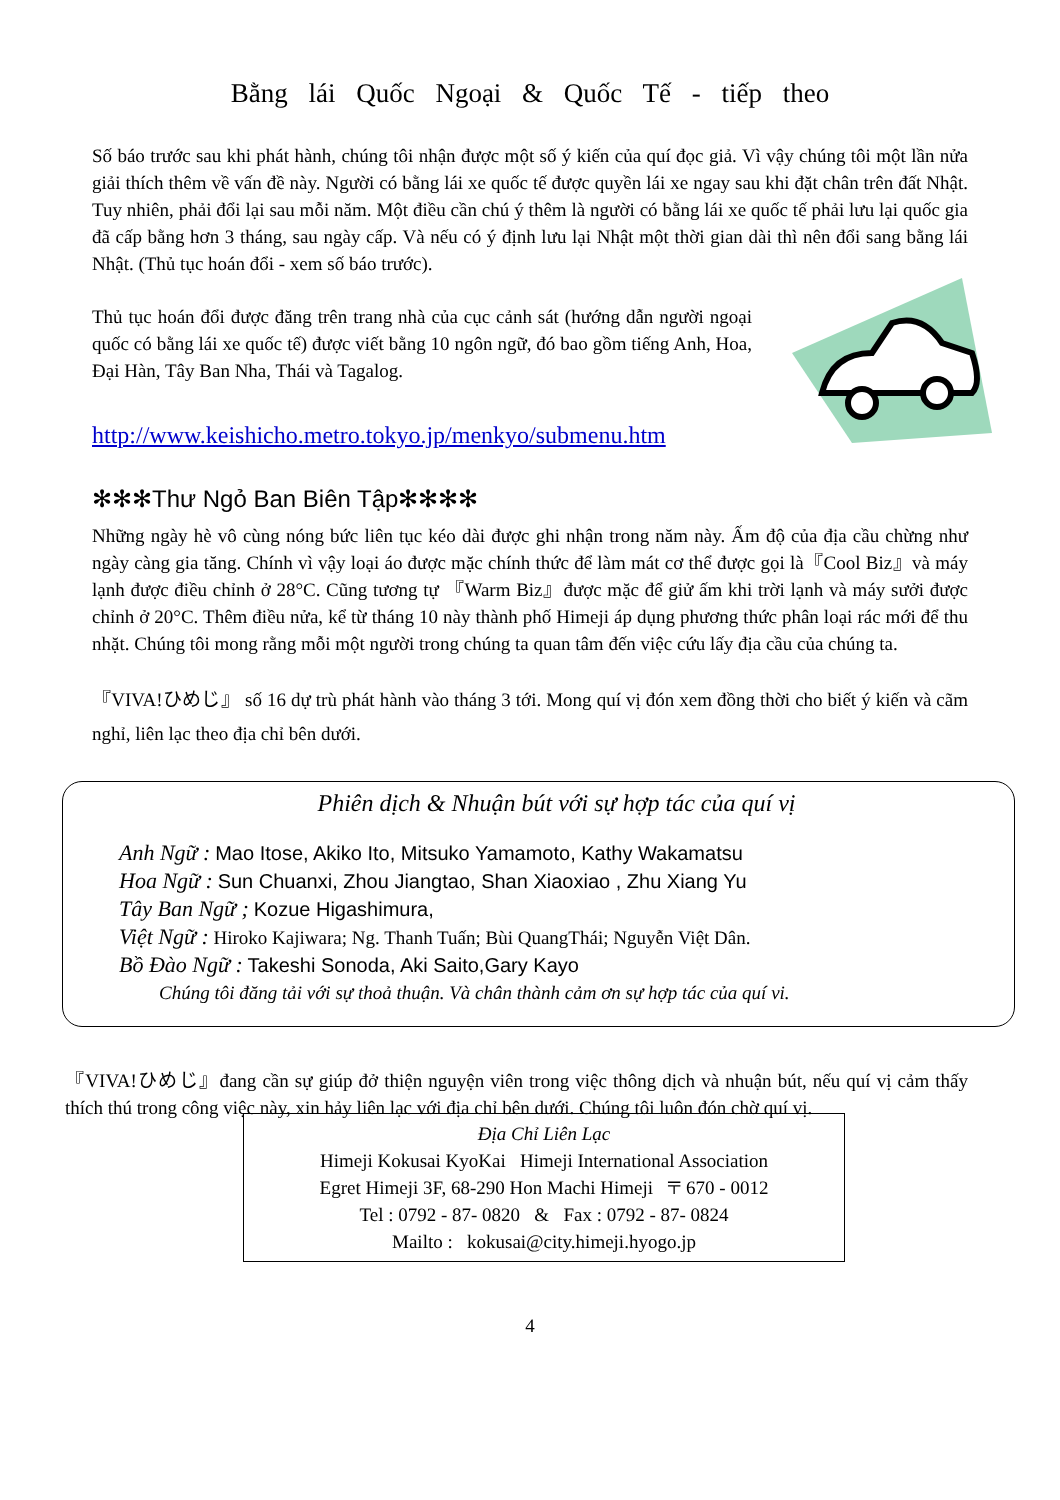Bằng lái Quốc Ngoại & Quốc Tế - tiếp theo
Số báo trước sau khi phát hành, chúng tôi nhận được một số ý kiến của quí đọc giả. Vì vậy chúng tôi một lần nửa giải thích thêm về vấn đề này. Người có bằng lái xe quốc tế được quyền lái xe ngay sau khi đặt chân trên đất Nhật. Tuy nhiên, phải đổi lại sau mỗi năm. Một điều cần chú ý thêm là người có bằng lái xe quốc tế phải lưu lại quốc gia đã cấp bằng hơn 3 tháng, sau ngày cấp. Và nếu có ý định lưu lại Nhật một thời gian dài thì nên đổi sang bằng lái Nhật. (Thủ tục hoán đổi - xem số báo trước).
Thủ tục hoán đổi được đăng trên trang nhà của cục cảnh sát (hướng dẫn người ngoại quốc có bằng lái xe quốc tế) được viết bằng 10 ngôn ngữ, đó bao gồm tiếng Anh, Hoa, Đại Hàn, Tây Ban Nha, Thái và Tagalog.
http://www.keishicho.metro.tokyo.jp/menkyo/submenu.htm
✻✻✻Thư Ngỏ Ban Biên Tập✻✻✻✻
Những ngày hè vô cùng nóng bức liên tục kéo dài được ghi nhận trong năm này. Ấm độ của địa cầu chừng như ngày càng gia tăng. Chính vì vậy loại áo được mặc chính thức để làm mát cơ thể được gọi là『Cool Biz』và máy lạnh được điều chỉnh ở 28°C. Cũng tương tự 『Warm Biz』được mặc để giử ấm khi trời lạnh và máy sưởi được chỉnh ở 20°C. Thêm điều nửa, kể từ tháng 10 này thành phố Himeji áp dụng phương thức phân loại rác mới để thu nhặt. Chúng tôi mong rằng mỗi một người trong chúng ta quan tâm đến việc cứu lấy địa cầu của chúng ta.
『VIVA!ひめじ』 số 16 dự trù phát hành vào tháng 3 tới. Mong quí vị đón xem đồng thời cho biết ý kiến và cãm nghỉ, liên lạc theo địa chỉ bên dưới.
Phiên dịch & Nhuận bút với sự hợp tác của quí vị
Anh Ngữ : Mao Itose, Akiko Ito, Mitsuko Yamamoto, Kathy Wakamatsu
Hoa Ngữ : Sun Chuanxi, Zhou Jiangtao, Shan Xiaoxiao , Zhu Xiang Yu
Tây Ban Ngữ ; Kozue Higashimura,
Việt Ngữ : Hiroko Kajiwara; Ng. Thanh Tuấn; Bùi QuangThái; Nguyễn Việt Dân.
Bồ Đào Ngữ : Takeshi Sonoda, Aki Saito,Gary Kayo
Chúng tôi đăng tải với sự thoả thuận. Và chân thành cảm ơn sự hợp tác của quí vi.
『VIVA!ひめじ』đang cần sự giúp đở thiện nguyện viên trong việc thông dịch và nhuận bút, nếu quí vị cảm thấy thích thú trong công việc này, xin hảy liên lạc với địa chỉ bên dưới. Chúng tôi luôn đón chờ quí vị.
Địa Chỉ Liên Lạc
Himeji Kokusai KyoKai Himeji International Association
Egret Himeji 3F, 68-290 Hon Machi Himeji 〒 670 - 0012
Tel : 0792 - 87- 0820 & Fax : 0792 - 87- 0824
Mailto : kokusai@city.himeji.hyogo.jp
4